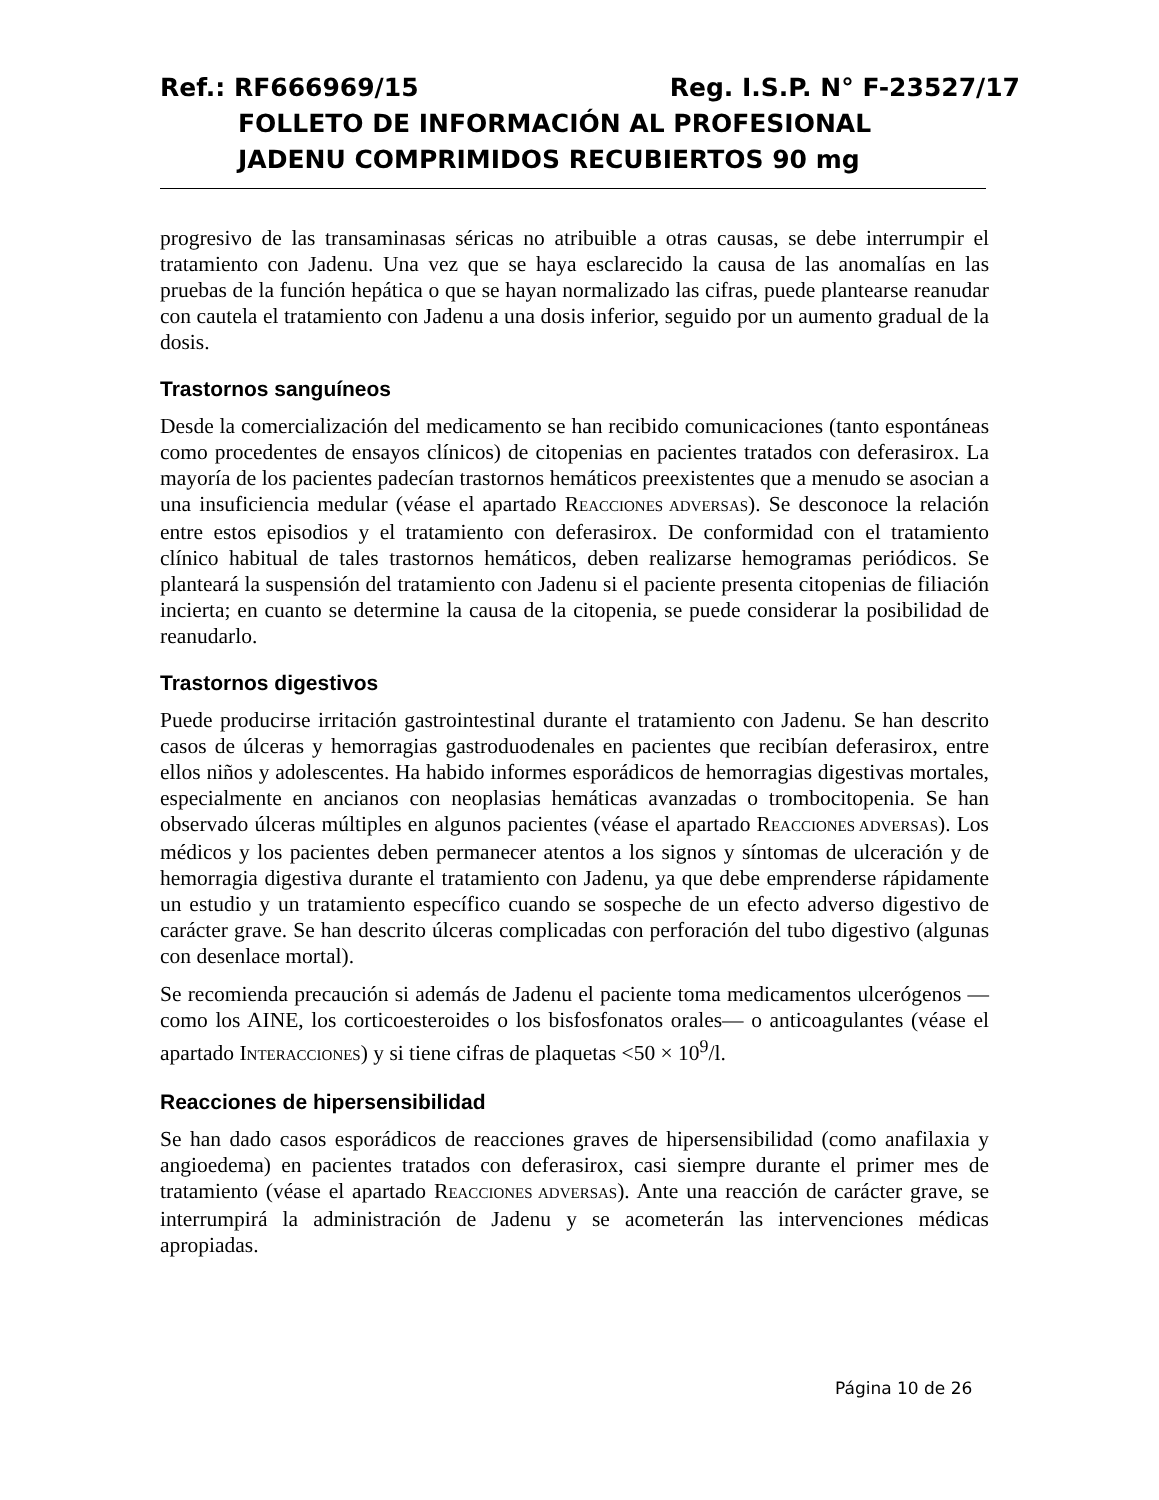Ref.: RF666969/15 Reg. I.S.P. N° F-23527/17
FOLLETO DE INFORMACIÓN AL PROFESIONAL
JADENU COMPRIMIDOS RECUBIERTOS 90 mg
progresivo de las transaminasas séricas no atribuible a otras causas, se debe interrumpir el tratamiento con Jadenu. Una vez que se haya esclarecido la causa de las anomalías en las pruebas de la función hepática o que se hayan normalizado las cifras, puede plantearse reanudar con cautela el tratamiento con Jadenu a una dosis inferior, seguido por un aumento gradual de la dosis.
Trastornos sanguíneos
Desde la comercialización del medicamento se han recibido comunicaciones (tanto espontáneas como procedentes de ensayos clínicos) de citopenias en pacientes tratados con deferasirox. La mayoría de los pacientes padecían trastornos hemáticos preexistentes que a menudo se asocian a una insuficiencia medular (véase el apartado REACCIONES ADVERSAS). Se desconoce la relación entre estos episodios y el tratamiento con deferasirox. De conformidad con el tratamiento clínico habitual de tales trastornos hemáticos, deben realizarse hemogramas periódicos. Se planteará la suspensión del tratamiento con Jadenu si el paciente presenta citopenias de filiación incierta; en cuanto se determine la causa de la citopenia, se puede considerar la posibilidad de reanudarlo.
Trastornos digestivos
Puede producirse irritación gastrointestinal durante el tratamiento con Jadenu. Se han descrito casos de úlceras y hemorragias gastroduodenales en pacientes que recibían deferasirox, entre ellos niños y adolescentes. Ha habido informes esporádicos de hemorragias digestivas mortales, especialmente en ancianos con neoplasias hemáticas avanzadas o trombocitopenia. Se han observado úlceras múltiples en algunos pacientes (véase el apartado REACCIONES ADVERSAS). Los médicos y los pacientes deben permanecer atentos a los signos y síntomas de ulceración y de hemorragia digestiva durante el tratamiento con Jadenu, ya que debe emprenderse rápidamente un estudio y un tratamiento específico cuando se sospeche de un efecto adverso digestivo de carácter grave. Se han descrito úlceras complicadas con perforación del tubo digestivo (algunas con desenlace mortal).
Se recomienda precaución si además de Jadenu el paciente toma medicamentos ulcerógenos —como los AINE, los corticoesteroides o los bisfosfonatos orales— o anticoagulantes (véase el apartado INTERACCIONES) y si tiene cifras de plaquetas <50 × 10<sup>9</sup>/l.
Reacciones de hipersensibilidad
Se han dado casos esporádicos de reacciones graves de hipersensibilidad (como anafilaxia y angioedema) en pacientes tratados con deferasirox, casi siempre durante el primer mes de tratamiento (véase el apartado REACCIONES ADVERSAS). Ante una reacción de carácter grave, se interrumpirá la administración de Jadenu y se acometerán las intervenciones médicas apropiadas.
Página 10 de 26